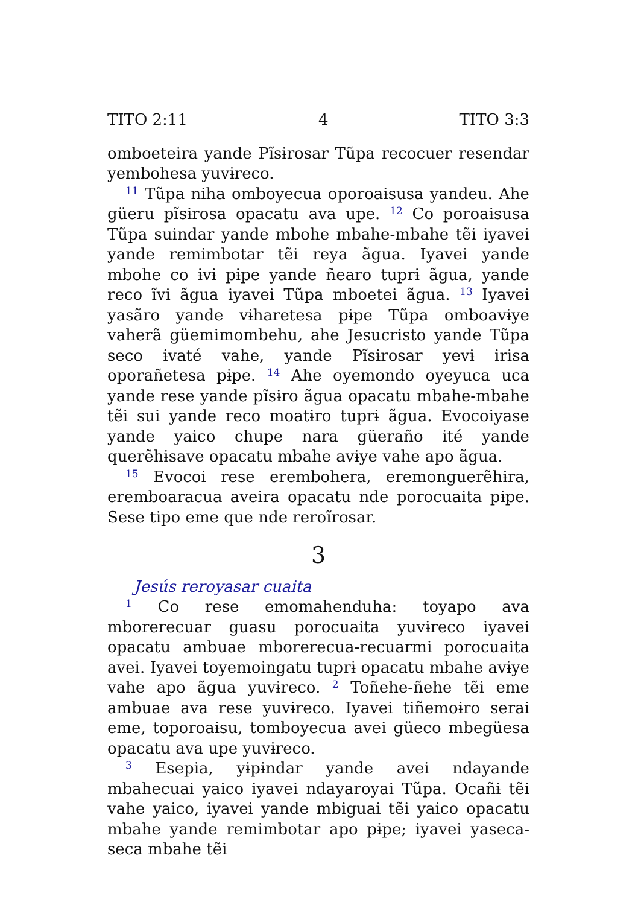TITO 2:11 4 TITO 3:3
omboeteira yande Pĩsɨrosar Tũpa recocuer resendar yembohesa yuvɨreco.
<sup>11</sup> Tũpa niha omboyecua oporoaɨsusa yandeu. Ahe güeru pĩsɨrosa opacatu ava upe. <sup>12</sup> Co poroaɨsusa Tũpa suindar yande mbohe mbahe-mbahe tẽi iyavei yande remimbotar tẽi reya ãgua. Iyavei yande mbohe co ɨvɨ pɨpe yande ñearo tuprɨ ãgua, yande reco ĩvi ãgua iyavei Tũpa mboetei ãgua. <sup>13</sup> Iyavei yasãro yande vɨharetesa pɨpe Tũpa omboavɨye vaherã güemimombehu, ahe Jesucristo yande Tũpa seco ɨvaté vahe, yande Pĩsɨrosar yevɨ irisa oporañetesa pɨpe. <sup>14</sup> Ahe oyemondo oyeyuca uca yande rese yande pĩsɨro ãgua opacatu mbahe-mbahe tẽi sui yande reco moatɨro tuprɨ ãgua. Evocoiyase yande yaico chupe nara güeraño ité yande querẽhɨsave opacatu mbahe avɨye vahe apo ãgua.
<sup>15</sup> Evocoi rese erembohera, eremonguerẽhɨra, eremboaracua aveira opacatu nde porocuaita pɨpe. Sese tipo eme que nde reroĩrosar.
3
Jesús reroyasar cuaita
<sup>1</sup> Co rese emomahenduha: toyapo ava mborerecuar guasu porocuaita yuvɨreco iyavei opacatu ambuae mborerecua-recuarmi porocuaita avei. Iyavei toyemoingatu tuprɨ opacatu mbahe avɨye vahe apo ãgua yuvɨreco. <sup>2</sup> Toñehe-ñehe tẽi eme ambuae ava rese yuvɨreco. Iyavei tiñemoɨro serai eme, toporoaɨsu, tomboyecua avei güeco mbegüesa opacatu ava upe yuvɨreco.
<sup>3</sup> Esepia, yɨpɨndar yande avei ndayande mbahecuai yaico iyavei ndayaroyai Tũpa. Ocañɨ tẽi vahe yaico, iyavei yande mbiguai tẽi yaico opacatu mbahe yande remimbotar apo pɨpe; iyavei yaseca-seca mbahe tẽi